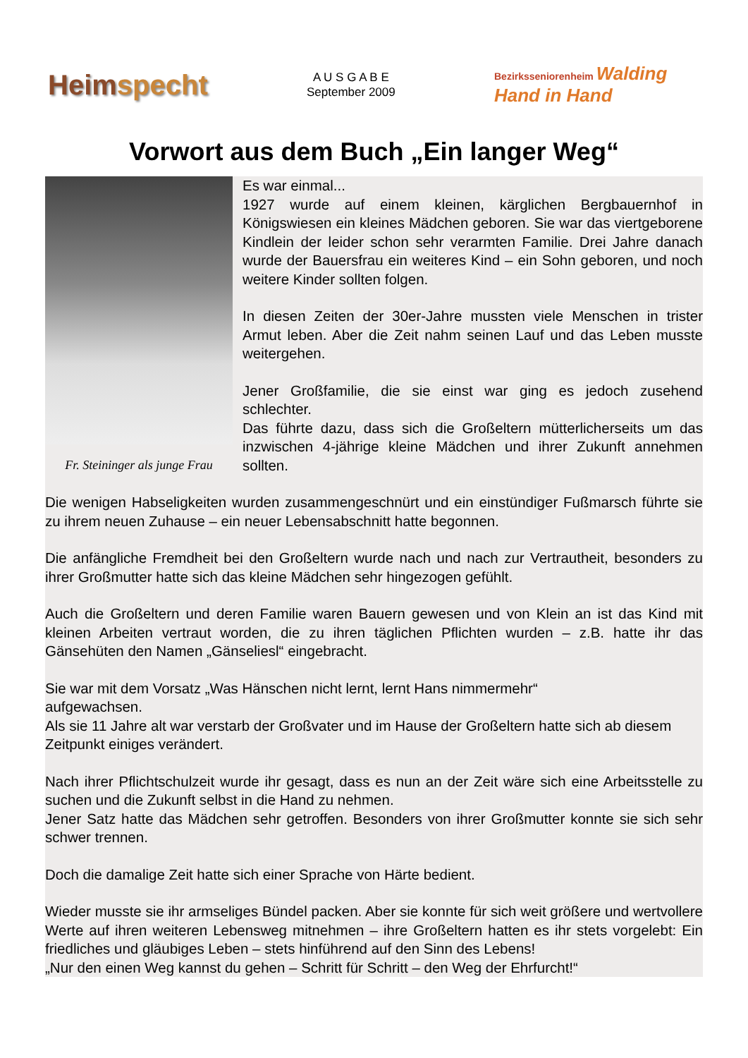Heimspecht
A U S G A B E
September 2009
Bezirksseniorenheim Walding
Hand in Hand
Vorwort aus dem Buch „Ein langer Weg“
Fr. Steininger als junge Frau
Es war einmal...
1927 wurde auf einem kleinen, kärglichen Bergbauernhof in Königswiesen ein kleines Mädchen geboren. Sie war das viertgeborene Kindlein der leider schon sehr verarmten Familie. Drei Jahre danach wurde der Bauersfrau ein weiteres Kind – ein Sohn geboren, und noch weitere Kinder sollten folgen.
In diesen Zeiten der 30er-Jahre mussten viele Menschen in trister Armut leben. Aber die Zeit nahm seinen Lauf und das Leben musste weitergehen.
Jener Großfamilie, die sie einst war ging es jedoch zusehend schlechter.
Das führte dazu, dass sich die Großeltern mütterlicherseits um das inzwischen 4-jährige kleine Mädchen und ihrer Zukunft annehmen sollten.
Die wenigen Habseligkeiten wurden zusammengeschnürt und ein einstündiger Fußmarsch führte sie zu ihrem neuen Zuhause – ein neuer Lebensabschnitt hatte begonnen.
Die anfängliche Fremdheit bei den Großeltern wurde nach und nach zur Vertrautheit, besonders zu ihrer Großmutter hatte sich das kleine Mädchen sehr hingezogen gefühlt.
Auch die Großeltern und deren Familie waren Bauern gewesen und von Klein an ist das Kind mit kleinen Arbeiten vertraut worden, die zu ihren täglichen Pflichten wurden – z.B. hatte ihr das Gänsehüten den Namen „Gänseliesl“ eingebracht.
Sie war mit dem Vorsatz „Was Hänschen nicht lernt, lernt Hans nimmermehr“
aufgewachsen.
Als sie 11 Jahre alt war verstarb der Großvater und im Hause der Großeltern hatte sich ab diesem Zeitpunkt einiges verändert.
Nach ihrer Pflichtschulzeit wurde ihr gesagt, dass es nun an der Zeit wäre sich eine Arbeitsstelle zu suchen und die Zukunft selbst in die Hand zu nehmen.
Jener Satz hatte das Mädchen sehr getroffen. Besonders von ihrer Großmutter konnte sie sich sehr schwer trennen.
Doch die damalige Zeit hatte sich einer Sprache von Härte bedient.
Wieder musste sie ihr armseliges Bündel packen. Aber sie konnte für sich weit größere und wertvollere Werte auf ihren weiteren Lebensweg mitnehmen – ihre Großeltern hatten es ihr stets vorgelebt: Ein friedliches und gläubiges Leben – stets hinführend auf den Sinn des Lebens!
„Nur den einen Weg kannst du gehen – Schritt für Schritt – den Weg der Ehrfurcht!“